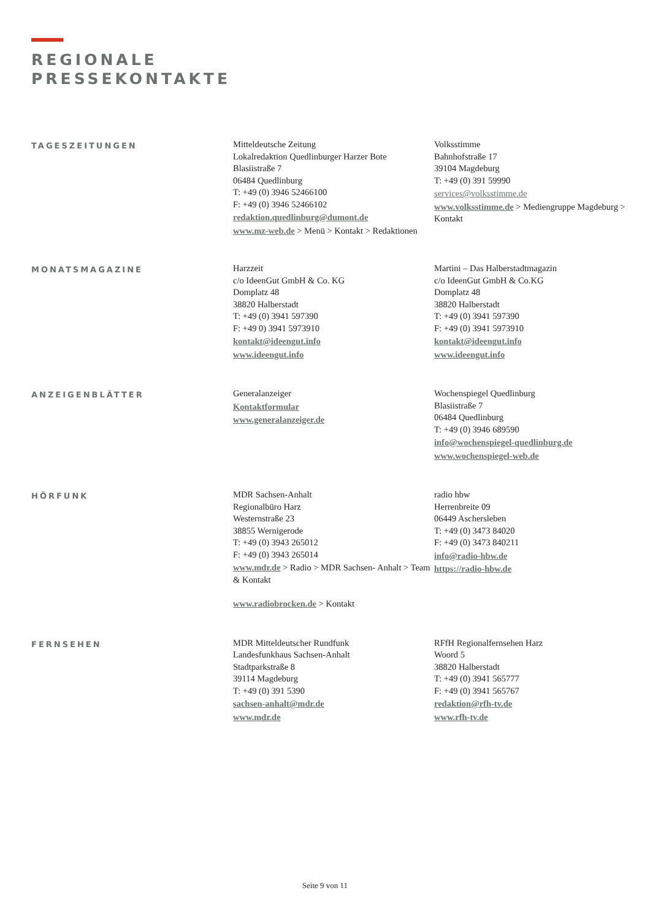REGIONALE
PRESSEKONTAKTE
TAGESZEITUNGEN
Mitteldeutsche Zeitung
Lokalredaktion Quedlinburger Harzer Bote
Blasiistraße 7
06484 Quedlinburg
T: +49 (0) 3946 52466100
F: +49 (0) 3946 52466102
redaktion.quedlinburg@dumont.de
www.mz-web.de > Menü > Kontakt > Redaktionen
Volksstimme
Bahnhofstraße 17
39104 Magdeburg
T: +49 (0) 391 59990
services@volksstimme.de
www.volksstimme.de > Mediengruppe Magdeburg > Kontakt
MONATSMAGAZINE
Harzzeit
c/o IdeenGut GmbH & Co. KG
Domplatz 48
38820 Halberstadt
T: +49 (0) 3941 597390
F: +49 0) 3941 5973910
kontakt@ideengut.info
www.ideengut.info
Martini – Das Halberstadtmagazin
c/o IdeenGut GmbH & Co.KG
Domplatz 48
38820 Halberstadt
T: +49 (0) 3941 597390
F: +49 (0) 3941 5973910
kontakt@ideengut.info
www.ideengut.info
ANZEIGENBLÄTTER
Generalanzeiger
Kontaktformular
www.generalanzeiger.de
Wochenspiegel Quedlinburg
Blasiistraße 7
06484 Quedlinburg
T: +49 (0) 3946 689590
info@wochenspiegel-quedlinburg.de
www.wochenspiegel-web.de
HÖRFUNK
MDR Sachsen-Anhalt
Regionalbüro Harz
Westernstraße 23
38855 Wernigerode
T: +49 (0) 3943 265012
F: +49 (0) 3943 265014
www.mdr.de > Radio > MDR Sachsen- Anhalt > Team & Kontakt
www.radiobrocken.de > Kontakt
radio hbw
Herrenbreite 09
06449 Aschersleben
T: +49 (0) 3473 84020
F: +49 (0) 3473 840211
info@radio-hbw.de
https://radio-hbw.de
FERNSEHEN
MDR Mitteldeutscher Rundfunk
Landesfunkhaus Sachsen-Anhalt
Stadtparkstraße 8
39114 Magdeburg
T: +49 (0) 391 5390
sachsen-anhalt@mdr.de
www.mdr.de
RFfH Regionalfernsehen Harz
Woord 5
38820 Halberstadt
T: +49 (0) 3941 565777
F: +49 (0) 3941 565767
redaktion@rfh-tv.de
www.rfh-tv.de
Seite 9 von 11